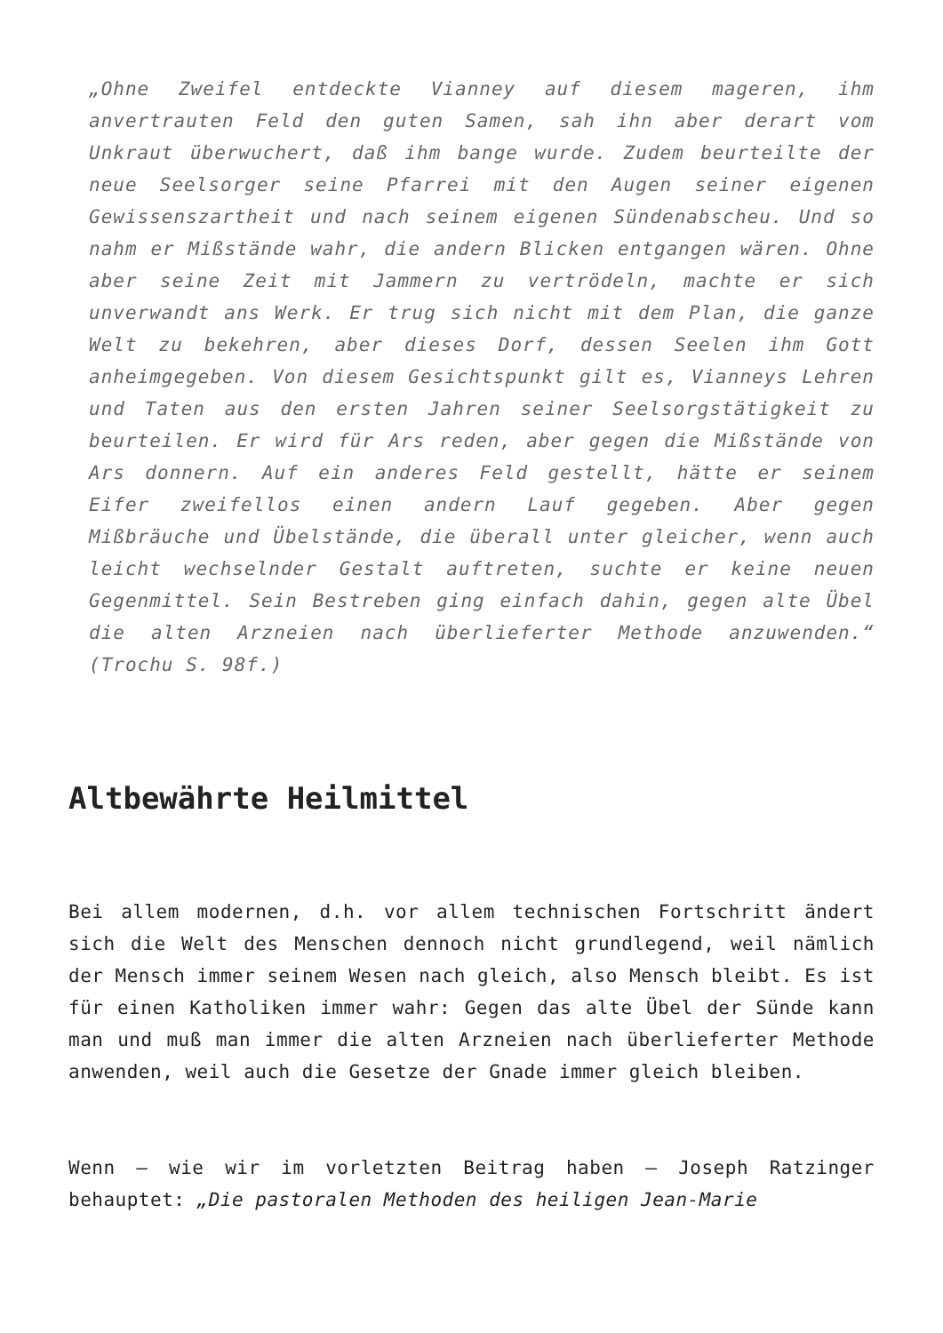„Ohne Zweifel entdeckte Vianney auf diesem mageren, ihm anvertrauten Feld den guten Samen, sah ihn aber derart vom Unkraut überwuchert, daß ihm bange wurde. Zudem beurteilte der neue Seelsorger seine Pfarrei mit den Augen seiner eigenen Gewissenszartheit und nach seinem eigenen Sündenabscheu. Und so nahm er Mißstände wahr, die andern Blicken entgangen wären. Ohne aber seine Zeit mit Jammern zu vertrödeln, machte er sich unverwandt ans Werk. Er trug sich nicht mit dem Plan, die ganze Welt zu bekehren, aber dieses Dorf, dessen Seelen ihm Gott anheimgegeben. Von diesem Gesichtspunkt gilt es, Vianneys Lehren und Taten aus den ersten Jahren seiner Seelsorgstätigkeit zu beurteilen. Er wird für Ars reden, aber gegen die Mißstände von Ars donnern. Auf ein anderes Feld gestellt, hätte er seinem Eifer zweifellos einen andern Lauf gegeben. Aber gegen Mißbräuche und Übelstände, die überall unter gleicher, wenn auch leicht wechselnder Gestalt auftreten, suchte er keine neuen Gegenmittel. Sein Bestreben ging einfach dahin, gegen alte Übel die alten Arzneien nach überlieferter Methode anzuwenden.“ (Trochu S. 98f.)
Altbewährte Heilmittel
Bei allem modernen, d.h. vor allem technischen Fortschritt ändert sich die Welt des Menschen dennoch nicht grundlegend, weil nämlich der Mensch immer seinem Wesen nach gleich, also Mensch bleibt. Es ist für einen Katholiken immer wahr: Gegen das alte Übel der Sünde kann man und muß man immer die alten Arzneien nach überlieferter Methode anwenden, weil auch die Gesetze der Gnade immer gleich bleiben.
Wenn – wie wir im vorletzten Beitrag haben – Joseph Ratzinger behauptet: „Die pastoralen Methoden des heiligen Jean-Marie